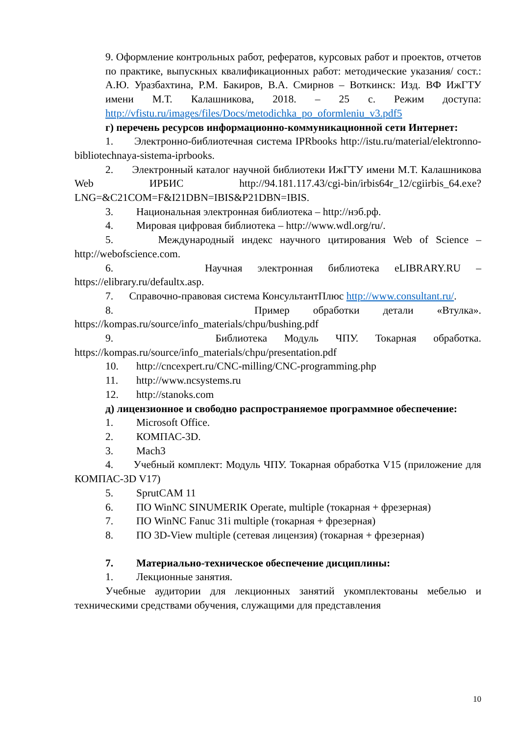9. Оформление контрольных работ, рефератов, курсовых работ и проектов, отчетов по практике, выпускных квалификационных работ: методические указания/ сост.: А.Ю. Уразбахтина, Р.М. Бакиров, В.А. Смирнов – Воткинск: Изд. ВФ ИжГТУ имени М.Т. Калашникова, 2018. – 25 с. Режим доступа: http://vfistu.ru/images/files/Docs/metodichka_po_oformleniu_v3.pdf5
г) перечень ресурсов информационно-коммуникационной сети Интернет:
1. Электронно-библиотечная система IPRbooks http://istu.ru/material/elektronno-bibliotechnaya-sistema-iprbooks.
2. Электронный каталог научной библиотеки ИжГТУ имени М.Т. Калашникова Web ИРБИС http://94.181.117.43/cgi-bin/irbis64r_12/cgiirbis_64.exe?LNG=&C21COM=F&I21DBN=IBIS&P21DBN=IBIS.
3. Национальная электронная библиотека – http://нэб.рф.
4. Мировая цифровая библиотека – http://www.wdl.org/ru/.
5. Международный индекс научного цитирования Web of Science – http://webofscience.com.
6. Научная электронная библиотека eLIBRARY.RU – https://elibrary.ru/defaultx.asp.
7. Справочно-правовая система КонсультантПлюс http://www.consultant.ru/.
8. Пример обработки детали «Втулка». https://kompas.ru/source/info_materials/chpu/bushing.pdf
9. Библиотека Модуль ЧПУ. Токарная обработка. https://kompas.ru/source/info_materials/chpu/presentation.pdf
10. http://cncexpert.ru/CNC-milling/CNC-programming.php
11. http://www.ncsystems.ru
12. http://stanoks.com
д) лицензионное и свободно распространяемое программное обеспечение:
1. Microsoft Office.
2. КОМПАС-3D.
3. Mach3
4. Учебный комплект: Модуль ЧПУ. Токарная обработка V15 (приложение для КОМПАС-3D V17)
5. SprutCAM 11
6. ПО WinNC SINUMERIK Operate, multiple (токарная + фрезерная)
7. ПО WinNC Fanuc 31i multiple (токарная + фрезерная)
8. ПО 3D-View multiple (сетевая лицензия) (токарная + фрезерная)
7. Материально-техническое обеспечение дисциплины:
1. Лекционные занятия.
Учебные аудитории для лекционных занятий укомплектованы мебелью и техническими средствами обучения, служащими для представления
10